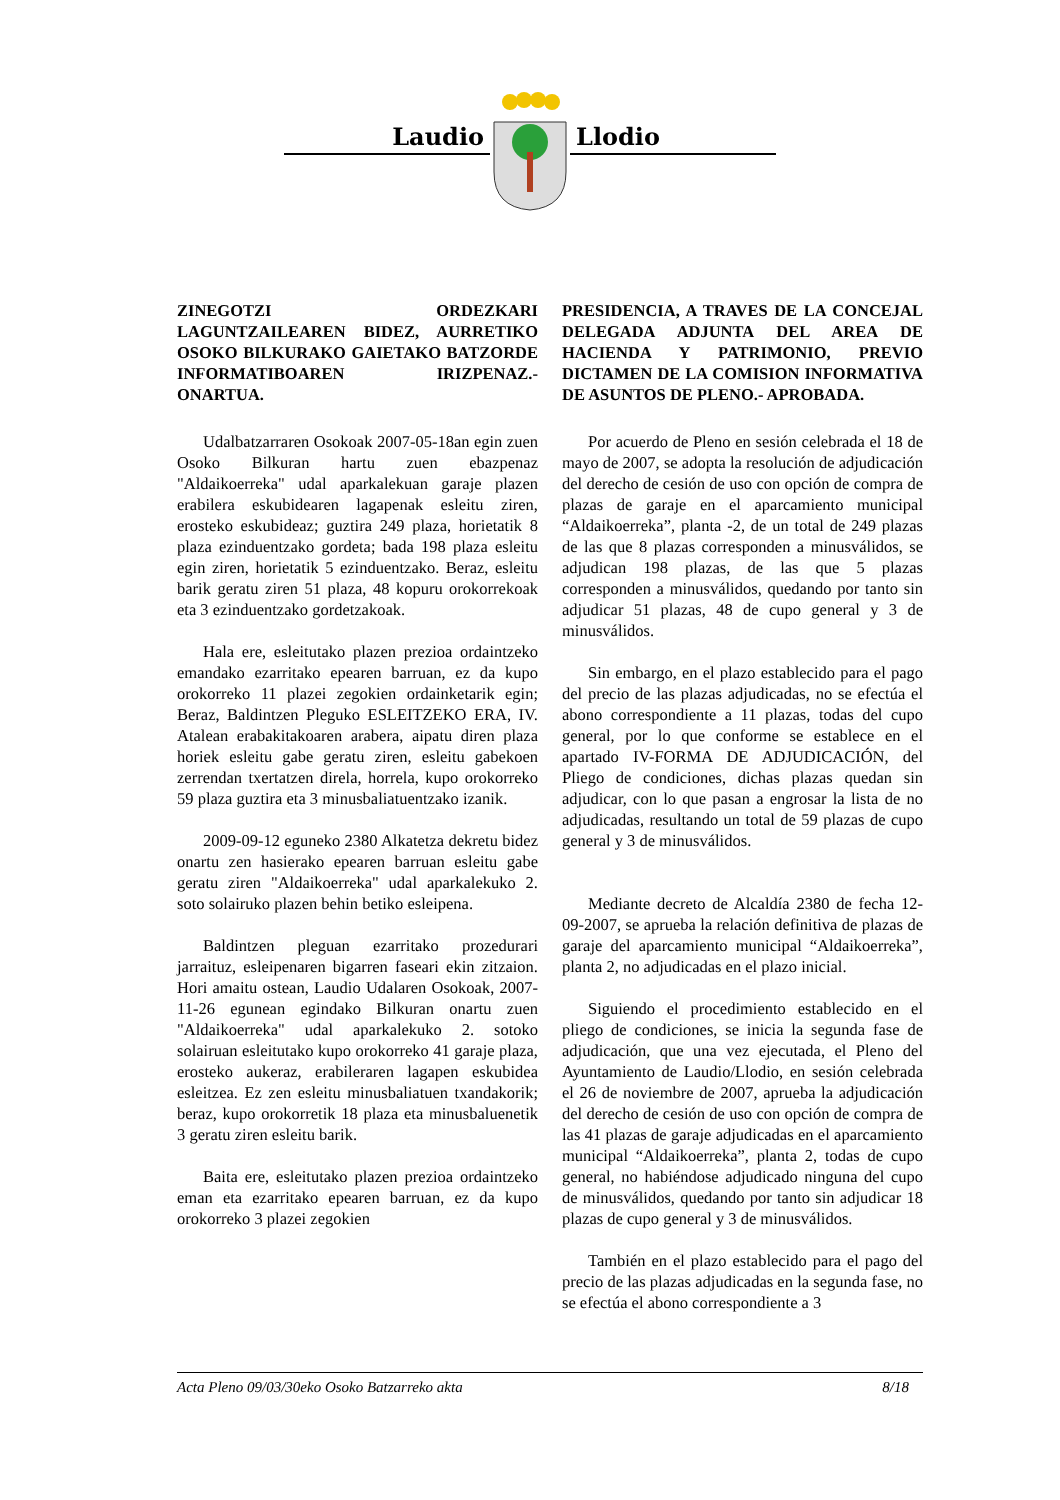Laudio Llodio
ZINEGOTZI ORDEZKARI LAGUNTZAILEAREN BIDEZ, AURRETIKO OSOKO BILKURAKO GAIETAKO BATZORDE INFORMATIBOAREN IRIZPENAZ.- ONARTUA.
Udalbatzarraren Osokoak 2007-05-18an egin zuen Osoko Bilkuran hartu zuen ebazpenaz "Aldaikoerreka" udal aparkalekuan garaje plazen erabilera eskubidearen lagapenak esleitu ziren, erosteko eskubideaz; guztira 249 plaza, horietatik 8 plaza ezinduentzako gordeta; bada 198 plaza esleitu egin ziren, horietatik 5 ezinduentzako. Beraz, esleitu barik geratu ziren 51 plaza, 48 kopuru orokorrekoak eta 3 ezinduentzako gordetzakoak.
Hala ere, esleitutako plazen prezioa ordaintzeko emandako ezarritako epearen barruan, ez da kupo orokorreko 11 plazei zegokien ordainketarik egin; Beraz, Baldintzen Pleguko ESLEITZEKO ERA, IV. Atalean erabakitakoaren arabera, aipatu diren plaza horiek esleitu gabe geratu ziren, esleitu gabekoen zerrendan txertatzen direla, horrela, kupo orokorreko 59 plaza guztira eta 3 minusbaliatuentzako izanik.
2009-09-12 eguneko 2380 Alkatetza dekretu bidez onartu zen hasierako epearen barruan esleitu gabe geratu ziren "Aldaikoerreka" udal aparkalekuko 2. soto solairuko plazen behin betiko esleipena.
Baldintzen pleguan ezarritako prozedurari jarraituz, esleipenaren bigarren faseari ekin zitzaion. Hori amaitu ostean, Laudio Udalaren Osokoak, 2007-11-26 egunean egindako Bilkuran onartu zuen "Aldaikoerreka" udal aparkalekuko 2. sotoko solairuan esleitutako kupo orokorreko 41 garaje plaza, erosteko aukeraz, erabileraren lagapen eskubidea esleitzea. Ez zen esleitu minusbaliatuen txandakorik; beraz, kupo orokorretik 18 plaza eta minusbaluenetik 3 geratu ziren esleitu barik.
Baita ere, esleitutako plazen prezioa ordaintzeko eman eta ezarritako epearen barruan, ez da kupo orokorreko 3 plazei zegokien
PRESIDENCIA, A TRAVES DE LA CONCEJAL DELEGADA ADJUNTA DEL AREA DE HACIENDA Y PATRIMONIO, PREVIO DICTAMEN DE LA COMISION INFORMATIVA DE ASUNTOS DE PLENO.- APROBADA.
Por acuerdo de Pleno en sesión celebrada el 18 de mayo de 2007, se adopta la resolución de adjudicación del derecho de cesión de uso con opción de compra de plazas de garaje en el aparcamiento municipal “Aldaikoerreka”, planta -2, de un total de 249 plazas de las que 8 plazas corresponden a minusválidos, se adjudican 198 plazas, de las que 5 plazas corresponden a minusválidos, quedando por tanto sin adjudicar 51 plazas, 48 de cupo general y 3 de minusválidos.
Sin embargo, en el plazo establecido para el pago del precio de las plazas adjudicadas, no se efectúa el abono correspondiente a 11 plazas, todas del cupo general, por lo que conforme se establece en el apartado IV-FORMA DE ADJUDICACIÓN, del Pliego de condiciones, dichas plazas quedan sin adjudicar, con lo que pasan a engrosar la lista de no adjudicadas, resultando un total de 59 plazas de cupo general y 3 de minusválidos.
Mediante decreto de Alcaldía 2380 de fecha 12-09-2007, se aprueba la relación definitiva de plazas de garaje del aparcamiento municipal “Aldaikoerreka”, planta 2, no adjudicadas en el plazo inicial.
Siguiendo el procedimiento establecido en el pliego de condiciones, se inicia la segunda fase de adjudicación, que una vez ejecutada, el Pleno del Ayuntamiento de Laudio/Llodio, en sesión celebrada el 26 de noviembre de 2007, aprueba la adjudicación del derecho de cesión de uso con opción de compra de las 41 plazas de garaje adjudicadas en el aparcamiento municipal “Aldaikoerreka”, planta 2, todas de cupo general, no habiéndose adjudicado ninguna del cupo de minusválidos, quedando por tanto sin adjudicar 18 plazas de cupo general y 3 de minusválidos.
También en el plazo establecido para el pago del precio de las plazas adjudicadas en la segunda fase, no se efectúa el abono correspondiente a 3
Acta Pleno 09/03/30eko Osoko Batzarreko akta 8/18